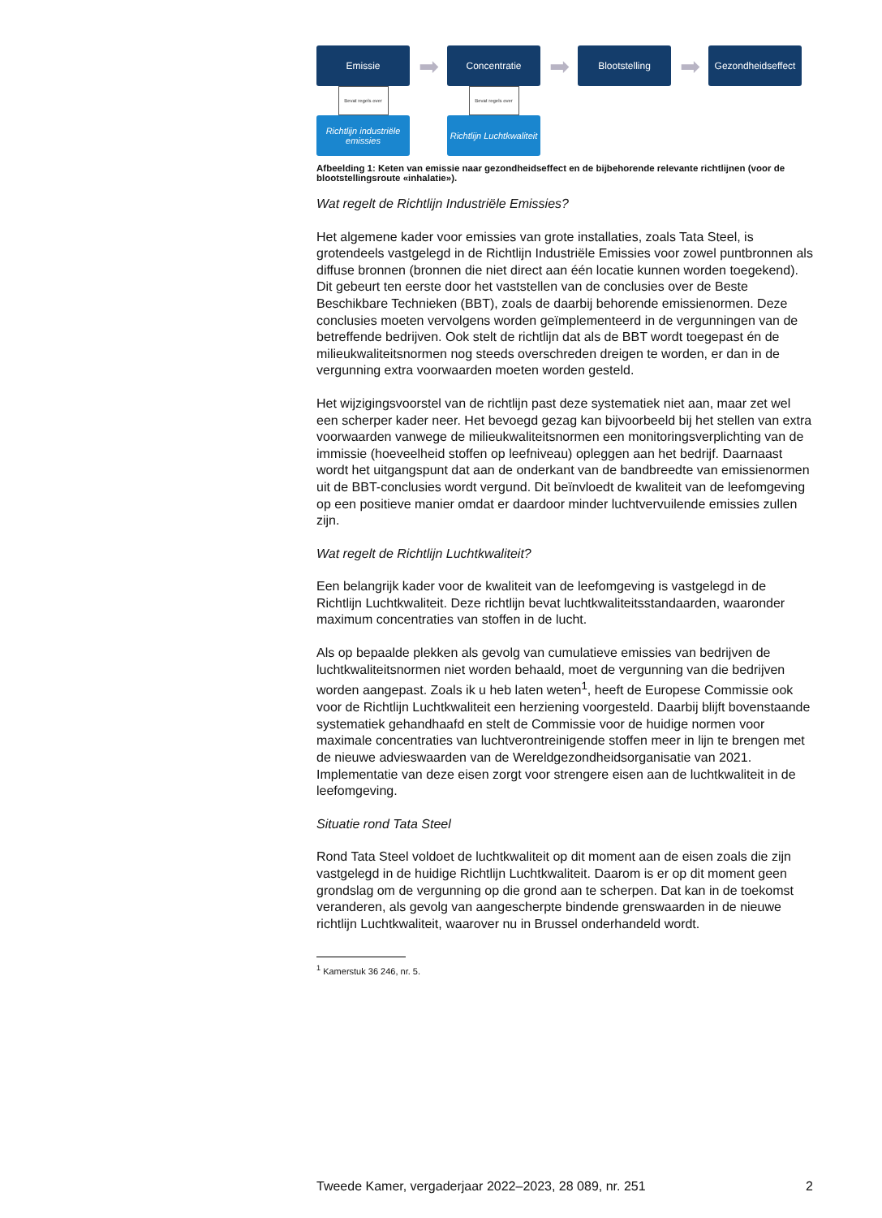Emissie
Bevat regels over
Richtlijn industriële emissies
➡
Concentratie
Bevat regels over
Richtlijn Luchtkwaliteit
➡
Blootstelling
➡
Gezondheidseffect
Afbeelding 1: Keten van emissie naar gezondheidseffect en de bijbehorende relevante richtlijnen (voor de blootstellingsroute «inhalatie»).
Wat regelt de Richtlijn Industriële Emissies?
Het algemene kader voor emissies van grote installaties, zoals Tata Steel, is grotendeels vastgelegd in de Richtlijn Industriële Emissies voor zowel puntbronnen als diffuse bronnen (bronnen die niet direct aan één locatie kunnen worden toegekend). Dit gebeurt ten eerste door het vaststellen van de conclusies over de Beste Beschikbare Technieken (BBT), zoals de daarbij behorende emissienormen. Deze conclusies moeten vervolgens worden geïmplementeerd in de vergunningen van de betreffende bedrijven. Ook stelt de richtlijn dat als de BBT wordt toegepast én de milieukwaliteitsnormen nog steeds overschreden dreigen te worden, er dan in de vergunning extra voorwaarden moeten worden gesteld.
Het wijzigingsvoorstel van de richtlijn past deze systematiek niet aan, maar zet wel een scherper kader neer. Het bevoegd gezag kan bijvoorbeeld bij het stellen van extra voorwaarden vanwege de milieukwaliteitsnormen een monitoringsverplichting van de immissie (hoeveelheid stoffen op leefniveau) opleggen aan het bedrijf. Daarnaast wordt het uitgangspunt dat aan de onderkant van de bandbreedte van emissienormen uit de BBT-conclusies wordt vergund. Dit beïnvloedt de kwaliteit van de leefomgeving op een positieve manier omdat er daardoor minder luchtvervuilende emissies zullen zijn.
Wat regelt de Richtlijn Luchtkwaliteit?
Een belangrijk kader voor de kwaliteit van de leefomgeving is vastgelegd in de Richtlijn Luchtkwaliteit. Deze richtlijn bevat luchtkwaliteitsstandaarden, waaronder maximum concentraties van stoffen in de lucht.
Als op bepaalde plekken als gevolg van cumulatieve emissies van bedrijven de luchtkwaliteitsnormen niet worden behaald, moet de vergunning van die bedrijven worden aangepast. Zoals ik u heb laten weten<sup>1</sup>, heeft de Europese Commissie ook voor de Richtlijn Luchtkwaliteit een herziening voorgesteld. Daarbij blijft bovenstaande systematiek gehandhaafd en stelt de Commissie voor de huidige normen voor maximale concentraties van luchtverontreinigende stoffen meer in lijn te brengen met de nieuwe advieswaarden van de Wereldgezondheidsorganisatie van 2021. Implementatie van deze eisen zorgt voor strengere eisen aan de luchtkwaliteit in de leefomgeving.
Situatie rond Tata Steel
Rond Tata Steel voldoet de luchtkwaliteit op dit moment aan de eisen zoals die zijn vastgelegd in de huidige Richtlijn Luchtkwaliteit. Daarom is er op dit moment geen grondslag om de vergunning op die grond aan te scherpen. Dat kan in de toekomst veranderen, als gevolg van aangescherpte bindende grenswaarden in de nieuwe richtlijn Luchtkwaliteit, waarover nu in Brussel onderhandeld wordt.
<sup>1</sup> Kamerstuk 36 246, nr. 5.
Tweede Kamer, vergaderjaar 2022–2023, 28 089, nr. 251 2